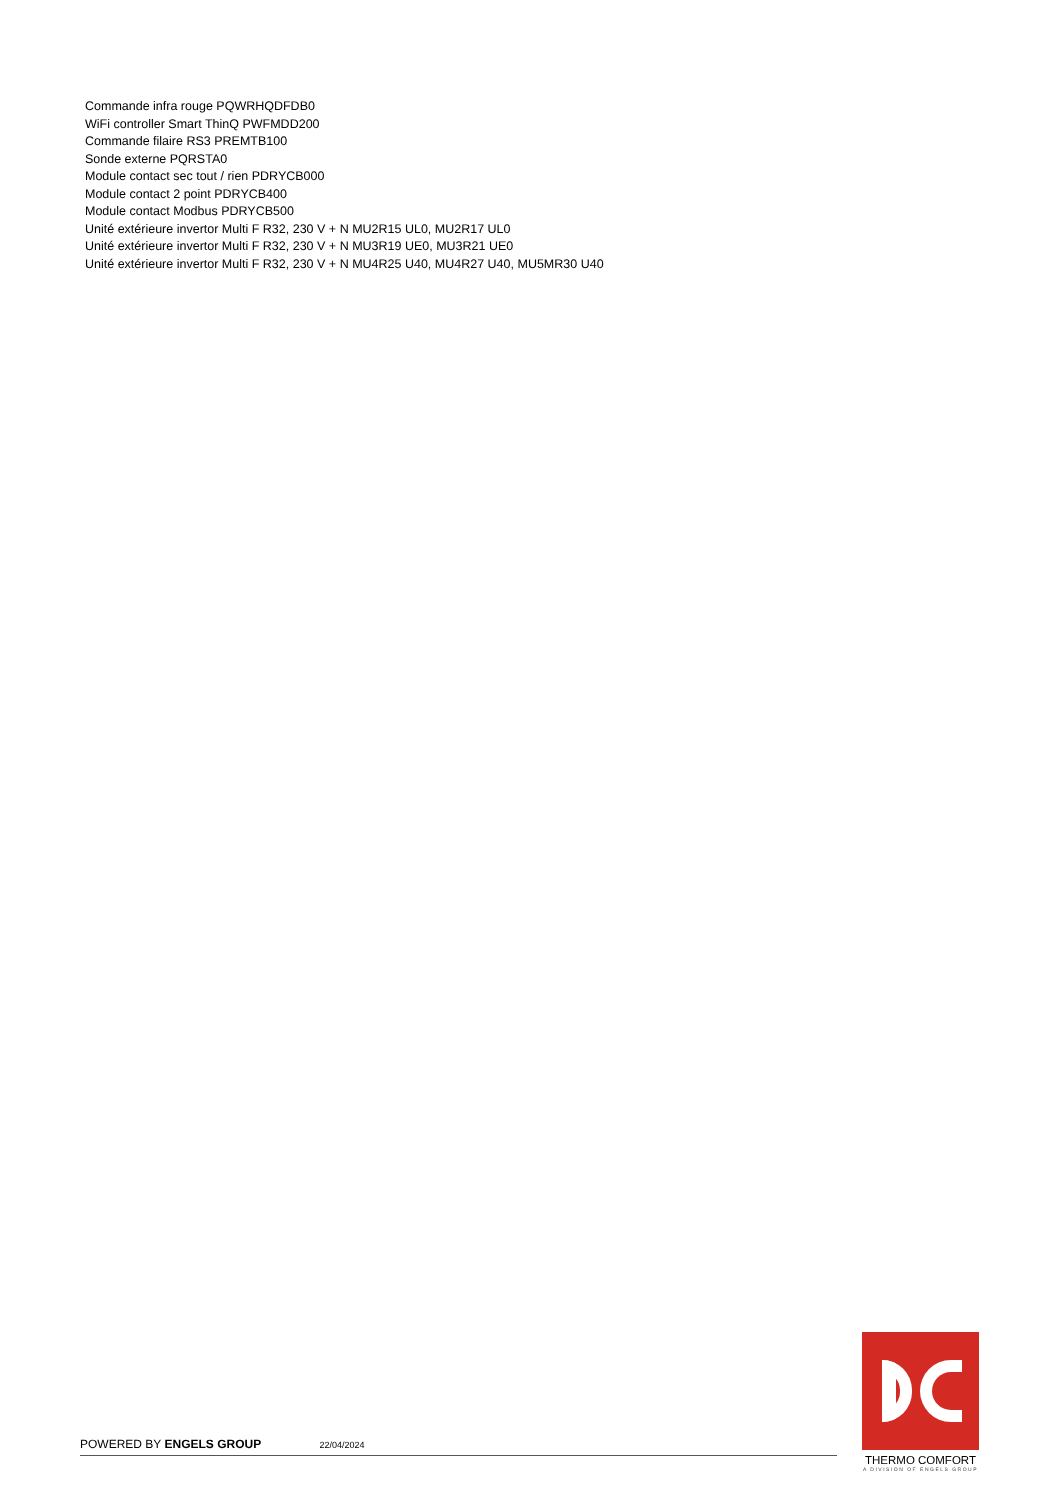Commande infra rouge PQWRHQDFDB0
WiFi controller Smart ThinQ PWFMDD200
Commande filaire RS3 PREMTB100
Sonde externe PQRSTA0
Module contact sec tout / rien PDRYCB000
Module contact 2 point PDRYCB400
Module contact Modbus PDRYCB500
Unité extérieure invertor Multi F R32, 230 V + N MU2R15 UL0, MU2R17 UL0
Unité extérieure invertor Multi F R32, 230 V + N MU3R19 UE0, MU3R21 UE0
Unité extérieure invertor Multi F R32, 230 V + N MU4R25 U40, MU4R27 U40, MU5MR30 U40
POWERED BY ENGELS GROUP 22/04/2024
THERMO COMFORT
A DIVISION OF ENGELS GROUP